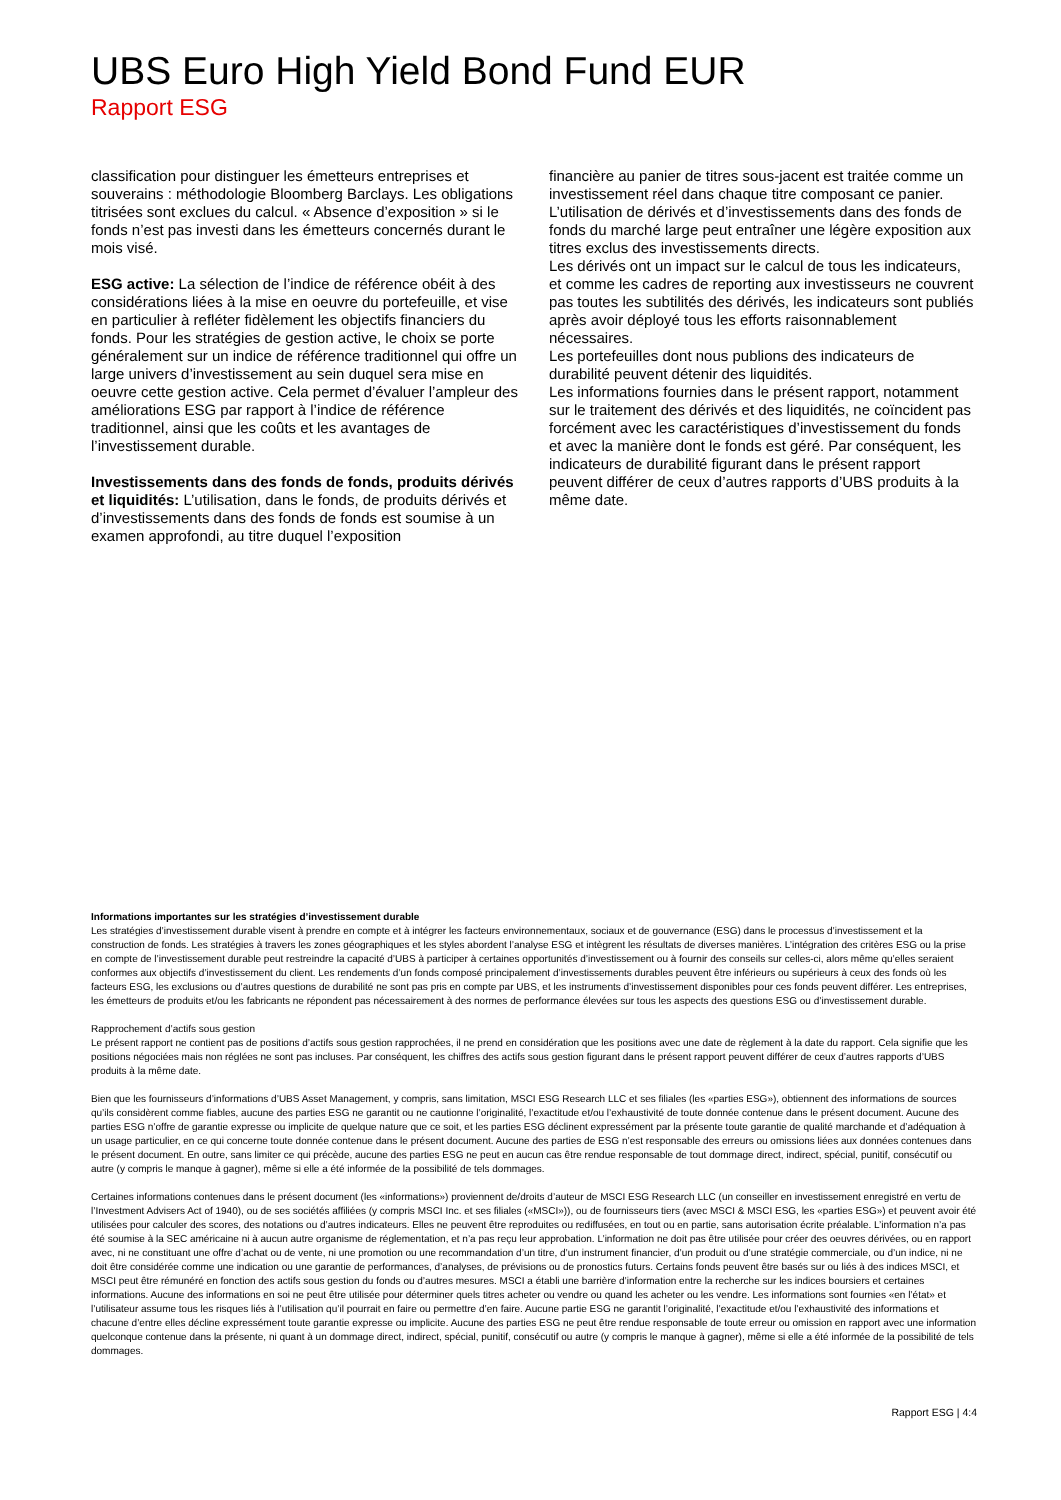UBS Euro High Yield Bond Fund EUR
Rapport ESG
classification pour distinguer les émetteurs entreprises et souverains : méthodologie Bloomberg Barclays. Les obligations titrisées sont exclues du calcul. « Absence d’exposition » si le fonds n’est pas investi dans les émetteurs concernés durant le mois visé.
ESG active: La sélection de l’indice de référence obéit à des considérations liées à la mise en oeuvre du portefeuille, et vise en particulier à refléter fidèlement les objectifs financiers du fonds. Pour les stratégies de gestion active, le choix se porte généralement sur un indice de référence traditionnel qui offre un large univers d’investissement au sein duquel sera mise en oeuvre cette gestion active. Cela permet d’évaluer l’ampleur des améliorations ESG par rapport à l’indice de référence traditionnel, ainsi que les coûts et les avantages de l’investissement durable.
Investissements dans des fonds de fonds, produits dérivés et liquidités: L’utilisation, dans le fonds, de produits dérivés et d’investissements dans des fonds de fonds est soumise à un examen approfondi, au titre duquel l’exposition
financière au panier de titres sous-jacent est traitée comme un investissement réel dans chaque titre composant ce panier. L’utilisation de dérivés et d’investissements dans des fonds de fonds du marché large peut entraîner une légère exposition aux titres exclus des investissements directs.
Les dérivés ont un impact sur le calcul de tous les indicateurs, et comme les cadres de reporting aux investisseurs ne couvrent pas toutes les subtilités des dérivés, les indicateurs sont publiés après avoir déployé tous les efforts raisonnablement nécessaires.
Les portefeuilles dont nous publions des indicateurs de durabilité peuvent détenir des liquidités.
Les informations fournies dans le présent rapport, notamment sur le traitement des dérivés et des liquidités, ne coïncident pas forcément avec les caractéristiques d’investissement du fonds et avec la manière dont le fonds est géré. Par conséquent, les indicateurs de durabilité figurant dans le présent rapport peuvent différer de ceux d’autres rapports d’UBS produits à la même date.
Informations importantes sur les stratégies d’investissement durable
Les stratégies d’investissement durable visent à prendre en compte et à intégrer les facteurs environnementaux, sociaux et de gouvernance (ESG) dans le processus d’investissement et la construction de fonds. Les stratégies à travers les zones géographiques et les styles abordent l’analyse ESG et intègrent les résultats de diverses manières. L’intégration des critères ESG ou la prise en compte de l’investissement durable peut restreindre la capacité d’UBS à participer à certaines opportunités d’investissement ou à fournir des conseils sur celles-ci, alors même qu’elles seraient conformes aux objectifs d’investissement du client. Les rendements d’un fonds composé principalement d’investissements durables peuvent être inférieurs ou supérieurs à ceux des fonds où les facteurs ESG, les exclusions ou d’autres questions de durabilité ne sont pas pris en compte par UBS, et les instruments d’investissement disponibles pour ces fonds peuvent différer. Les entreprises, les émetteurs de produits et/ou les fabricants ne répondent pas nécessairement à des normes de performance élevées sur tous les aspects des questions ESG ou d’investissement durable.
Rapprochement d’actifs sous gestion
Le présent rapport ne contient pas de positions d’actifs sous gestion rapprochées, il ne prend en considération que les positions avec une date de règlement à la date du rapport. Cela signifie que les positions négociées mais non réglées ne sont pas incluses. Par conséquent, les chiffres des actifs sous gestion figurant dans le présent rapport peuvent différer de ceux d’autres rapports d’UBS produits à la même date.
Bien que les fournisseurs d’informations d’UBS Asset Management, y compris, sans limitation, MSCI ESG Research LLC et ses filiales (les «parties ESG»), obtiennent des informations de sources qu’ils considèrent comme fiables, aucune des parties ESG ne garantit ou ne cautionne l’originalité, l’exactitude et/ou l’exhaustivité de toute donnée contenue dans le présent document. Aucune des parties ESG n’offre de garantie expresse ou implicite de quelque nature que ce soit, et les parties ESG déclinent expressément par la présente toute garantie de qualité marchande et d’adéquation à un usage particulier, en ce qui concerne toute donnée contenue dans le présent document. Aucune des parties de ESG n’est responsable des erreurs ou omissions liées aux données contenues dans le présent document. En outre, sans limiter ce qui précède, aucune des parties ESG ne peut en aucun cas être rendue responsable de tout dommage direct, indirect, spécial, punitif, consécutif ou autre (y compris le manque à gagner), même si elle a été informée de la possibilité de tels dommages.
Certaines informations contenues dans le présent document (les «informations») proviennent de/droits d’auteur de MSCI ESG Research LLC (un conseiller en investissement enregistré en vertu de l’Investment Advisers Act of 1940), ou de ses sociétés affiliées (y compris MSCI Inc. et ses filiales («MSCI»)), ou de fournisseurs tiers (avec MSCI & MSCI ESG, les «parties ESG») et peuvent avoir été utilisées pour calculer des scores, des notations ou d’autres indicateurs. Elles ne peuvent être reproduites ou rediffusées, en tout ou en partie, sans autorisation écrite préalable. L’information n’a pas été soumise à la SEC américaine ni à aucun autre organisme de réglementation, et n’a pas reçu leur approbation. L’information ne doit pas être utilisée pour créer des oeuvres dérivées, ou en rapport avec, ni ne constituant une offre d’achat ou de vente, ni une promotion ou une recommandation d’un titre, d’un instrument financier, d’un produit ou d’une stratégie commerciale, ou d’un indice, ni ne doit être considérée comme une indication ou une garantie de performances, d’analyses, de prévisions ou de pronostics futurs. Certains fonds peuvent être basés sur ou liés à des indices MSCI, et MSCI peut être rémunéré en fonction des actifs sous gestion du fonds ou d’autres mesures. MSCI a établi une barrière d’information entre la recherche sur les indices boursiers et certaines informations. Aucune des informations en soi ne peut être utilisée pour déterminer quels titres acheter ou vendre ou quand les acheter ou les vendre. Les informations sont fournies «en l’état» et l’utilisateur assume tous les risques liés à l’utilisation qu’il pourrait en faire ou permettre d’en faire. Aucune partie ESG ne garantit l’originalité, l’exactitude et/ou l’exhaustivité des informations et chacune d’entre elles décline expressément toute garantie expresse ou implicite. Aucune des parties ESG ne peut être rendue responsable de toute erreur ou omission en rapport avec une information quelconque contenue dans la présente, ni quant à un dommage direct, indirect, spécial, punitif, consécutif ou autre (y compris le manque à gagner), même si elle a été informée de la possibilité de tels dommages.
Rapport ESG | 4:4